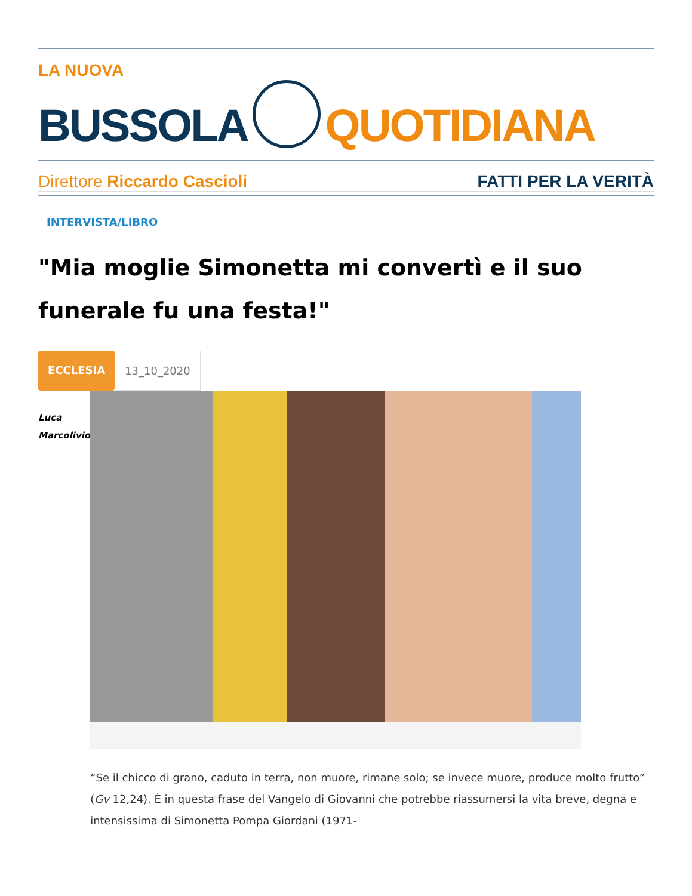LA NUOVA
BUSSOLA
QUOTIDIANA
Direttore Riccardo Cascioli FATTI PER LA VERITÀ
INTERVISTA/LIBRO
"Mia moglie Simonetta mi convertì e il suo funerale fu una festa!"
ECCLESIA 13_10_2020
Luca
Marcolivio
“Se il chicco di grano, caduto in terra, non muore, rimane solo; se invece muore, produce molto frutto” (Gv 12,24). È in questa frase del Vangelo di Giovanni che potrebbe riassumersi la vita breve, degna e intensissima di Simonetta Pompa Giordani (1971-